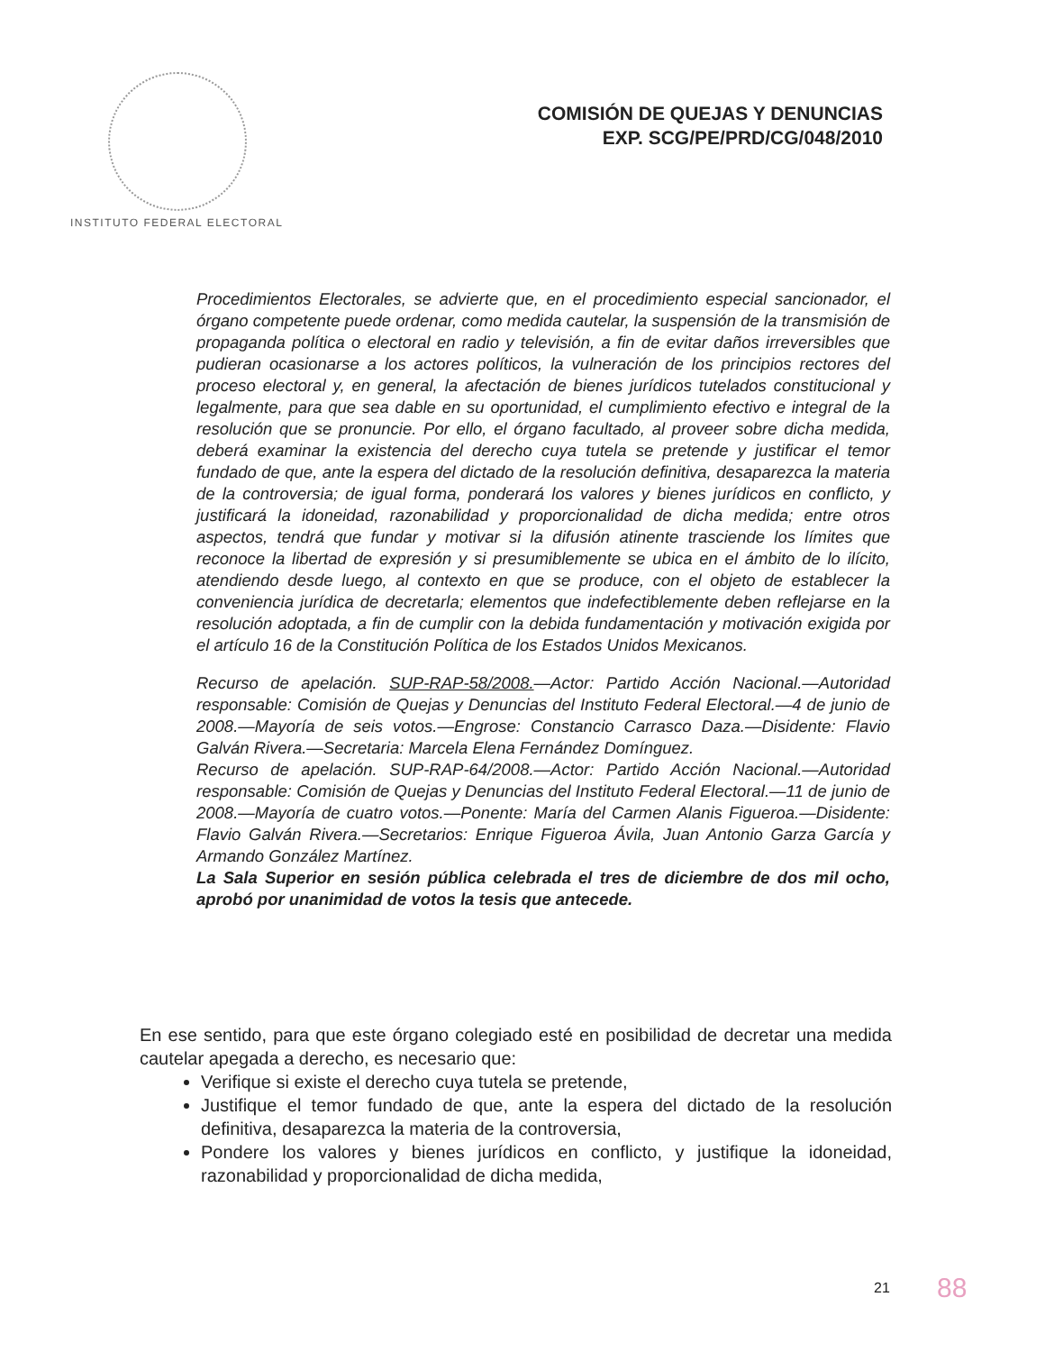COMISIÓN DE QUEJAS Y DENUNCIAS
EXP. SCG/PE/PRD/CG/048/2010
INSTITUTO FEDERAL ELECTORAL
Procedimientos Electorales, se advierte que, en el procedimiento especial sancionador, el órgano competente puede ordenar, como medida cautelar, la suspensión de la transmisión de propaganda política o electoral en radio y televisión, a fin de evitar daños irreversibles que pudieran ocasionarse a los actores políticos, la vulneración de los principios rectores del proceso electoral y, en general, la afectación de bienes jurídicos tutelados constitucional y legalmente, para que sea dable en su oportunidad, el cumplimiento efectivo e integral de la resolución que se pronuncie. Por ello, el órgano facultado, al proveer sobre dicha medida, deberá examinar la existencia del derecho cuya tutela se pretende y justificar el temor fundado de que, ante la espera del dictado de la resolución definitiva, desaparezca la materia de la controversia; de igual forma, ponderará los valores y bienes jurídicos en conflicto, y justificará la idoneidad, razonabilidad y proporcionalidad de dicha medida; entre otros aspectos, tendrá que fundar y motivar si la difusión atinente trasciende los límites que reconoce la libertad de expresión y si presumiblemente se ubica en el ámbito de lo ilícito, atendiendo desde luego, al contexto en que se produce, con el objeto de establecer la conveniencia jurídica de decretarla; elementos que indefectiblemente deben reflejarse en la resolución adoptada, a fin de cumplir con la debida fundamentación y motivación exigida por el artículo 16 de la Constitución Política de los Estados Unidos Mexicanos.
Recurso de apelación. SUP-RAP-58/2008.—Actor: Partido Acción Nacional.—Autoridad responsable: Comisión de Quejas y Denuncias del Instituto Federal Electoral.—4 de junio de 2008.—Mayoría de seis votos.—Engrose: Constancio Carrasco Daza.—Disidente: Flavio Galván Rivera.—Secretaria: Marcela Elena Fernández Domínguez.
Recurso de apelación. SUP-RAP-64/2008.—Actor: Partido Acción Nacional.—Autoridad responsable: Comisión de Quejas y Denuncias del Instituto Federal Electoral.—11 de junio de 2008.—Mayoría de cuatro votos.—Ponente: María del Carmen Alanis Figueroa.—Disidente: Flavio Galván Rivera.—Secretarios: Enrique Figueroa Ávila, Juan Antonio Garza García y Armando González Martínez.
La Sala Superior en sesión pública celebrada el tres de diciembre de dos mil ocho, aprobó por unanimidad de votos la tesis que antecede.
En ese sentido, para que este órgano colegiado esté en posibilidad de decretar una medida cautelar apegada a derecho, es necesario que:
Verifique si existe el derecho cuya tutela se pretende,
Justifique el temor fundado de que, ante la espera del dictado de la resolución definitiva, desaparezca la materia de la controversia,
Pondere los valores y bienes jurídicos en conflicto, y justifique la idoneidad, razonabilidad y proporcionalidad de dicha medida,
21 88